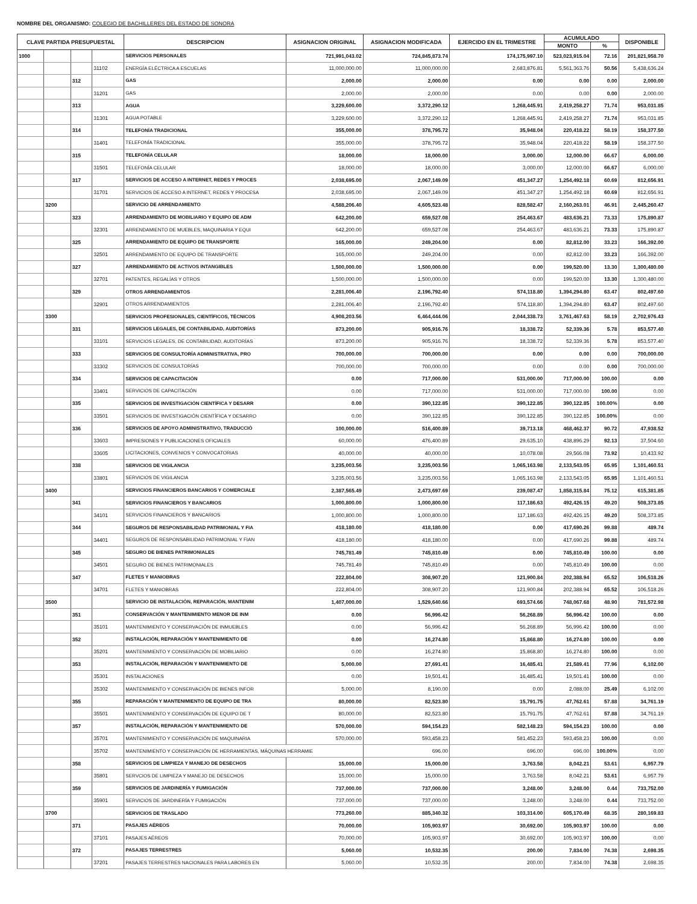NOMBRE DEL ORGANISMO: COLEGIO DE BACHILLERES DEL ESTADO DE SONORA
| CLAVE PARTIDA PRESUPUESTAL | | | | DESCRIPCION | ASIGNACION ORIGINAL | ASIGNACION MODIFICADA | EJERCIDO EN EL TRIMESTRE | ACUMULADO | | DISPONIBLE |
| --- | --- | --- | --- | --- | --- | --- | --- | --- | --- | --- |
| | | | | | | | | MONTO | % | |
| 1000 | | | | SERVICIOS PERSONALES | 721,991,043.02 | 724,845,873.74 | 174,175,997.10 | 523,023,915.04 | 72.16 | 201,821,958.70 |
| | | | 31102 | ENERGÍA ELÉCTRICA A ESCUELAS | 11,000,000.00 | 11,000,000.00 | 2,683,876.81 | 5,561,363.76 | 50.56 | 5,438,636.24 |
| | | 312 | | GAS | 2,000.00 | 2,000.00 | 0.00 | 0.00 | 0.00 | 2,000.00 |
| | | | 31201 | GAS | 2,000.00 | 2,000.00 | 0.00 | 0.00 | 0.00 | 2,000.00 |
| | | 313 | | AGUA | 3,229,600.00 | 3,372,290.12 | 1,268,445.91 | 2,419,258.27 | 71.74 | 953,031.85 |
| | | | 31301 | AGUA POTABLE | 3,229,600.00 | 3,372,290.12 | 1,268,445.91 | 2,419,258.27 | 71.74 | 953,031.85 |
| | | 314 | | TELEFONÍA TRADICIONAL | 355,000.00 | 378,795.72 | 35,948.04 | 220,418.22 | 58.19 | 158,377.50 |
| | | | 31401 | TELEFONÍA TRADICIONAL | 355,000.00 | 378,795.72 | 35,948.04 | 220,418.22 | 58.19 | 158,377.50 |
| | | 315 | | TELEFONÍA CELULAR | 18,000.00 | 18,000.00 | 3,000.00 | 12,000.00 | 66.67 | 6,000.00 |
| | | | 31501 | TELEFONÍA CELULAR | 18,000.00 | 18,000.00 | 3,000.00 | 12,000.00 | 66.67 | 6,000.00 |
| | | 317 | | SERVICIOS DE ACCESO A INTERNET, REDES Y PROCES | 2,038,695.00 | 2,067,149.09 | 451,347.27 | 1,254,492.18 | 60.69 | 812,656.91 |
| | | | 31701 | SERVICIOS DE ACCESO A INTERNET, REDES Y PROCESA | 2,038,695.00 | 2,067,149.09 | 451,347.27 | 1,254,492.18 | 60.69 | 812,656.91 |
| | 3200 | | | SERVICIO DE ARRENDAMIENTO | 4,588,206.40 | 4,605,523.48 | 828,582.47 | 2,160,263.01 | 46.91 | 2,445,260.47 |
| | | 323 | | ARRENDAMIENTO DE MOBILIARIO Y EQUIPO DE ADM | 642,200.00 | 659,527.08 | 254,463.67 | 483,636.21 | 73.33 | 175,890.87 |
| | | | 32301 | ARRENDAMIENTO DE MUEBLES, MAQUINARIA Y EQUI | 642,200.00 | 659,527.08 | 254,463.67 | 483,636.21 | 73.33 | 175,890.87 |
| | | 325 | | ARRENDAMIENTO DE EQUIPO DE TRANSPORTE | 165,000.00 | 249,204.00 | 0.00 | 82,812.00 | 33.23 | 166,392.00 |
| | | | 32501 | ARRENDAMIENTO DE EQUIPO DE TRANSPORTE | 165,000.00 | 249,204.00 | 0.00 | 82,812.00 | 33.23 | 166,392.00 |
| | | 327 | | ARRENDAMIENTO DE ACTIVOS INTANGIBLES | 1,500,000.00 | 1,500,000.00 | 0.00 | 199,520.00 | 13.30 | 1,300,480.00 |
| | | | 32701 | PATENTES, REGALÍAS Y OTROS | 1,500,000.00 | 1,500,000.00 | 0.00 | 199,520.00 | 13.30 | 1,300,480.00 |
| | | 329 | | OTROS ARRENDAMIENTOS | 2,281,006.40 | 2,196,792.40 | 574,118.80 | 1,394,294.80 | 63.47 | 802,497.60 |
| | | | 32901 | OTROS ARRENDAMIENTOS | 2,281,006.40 | 2,196,792.40 | 574,118.80 | 1,394,294.80 | 63.47 | 802,497.60 |
| | 3300 | | | SERVICIOS PROFESIONALES, CIENTÍFICOS, TÉCNICOS | 4,908,203.56 | 6,464,444.06 | 2,044,338.73 | 3,761,467.63 | 58.19 | 2,702,976.43 |
| | | 331 | | SERVICIOS LEGALES, DE CONTABILIDAD, AUDITORÍAS | 873,200.00 | 905,916.76 | 18,338.72 | 52,339.36 | 5.78 | 853,577.40 |
| | | | 33101 | SERVICIOS LEGALES, DE CONTABILIDAD, AUDITORÍAS | 873,200.00 | 905,916.76 | 18,338.72 | 52,339.36 | 5.78 | 853,577.40 |
| | | 333 | | SERVICIOS DE CONSULTORÍA ADMINISTRATIVA, PRO | 700,000.00 | 700,000.00 | 0.00 | 0.00 | 0.00 | 700,000.00 |
| | | | 33302 | SERVICIOS DE CONSULTORÍAS | 700,000.00 | 700,000.00 | 0.00 | 0.00 | 0.00 | 700,000.00 |
| | | 334 | | SERVICIOS DE CAPACITACIÓN | 0.00 | 717,000.00 | 531,000.00 | 717,000.00 | 100.00 | 0.00 |
| | | | 33401 | SERVICIOS DE CAPACITACIÓN | 0.00 | 717,000.00 | 531,000.00 | 717,000.00 | 100.00 | 0.00 |
| | | 335 | | SERVICIOS DE INVESTIGACIÓN CIENTÍFICA Y DESARR | 0.00 | 390,122.85 | 390,122.85 | 390,122.85 | 100.00% | 0.00 |
| | | | 33501 | SERVICIOS DE INVESTIGACIÓN CIENTÍFICA Y DESARRO | 0.00 | 390,122.85 | 390,122.85 | 390,122.85 | 100.00% | 0.00 |
| | | 336 | | SERVICIOS DE APOYO ADMINISTRATIVO, TRADUCCIÓ | 100,000.00 | 516,400.89 | 39,713.18 | 468,462.37 | 90.72 | 47,938.52 |
| | | | 33603 | IMPRESIONES Y PUBLICACIONES OFICIALES | 60,000.00 | 476,400.89 | 29,635.10 | 438,896.29 | 92.13 | 37,504.60 |
| | | | 33605 | LICITACIONES, CONVENIOS Y CONVOCATORIAS | 40,000.00 | 40,000.00 | 10,078.08 | 29,566.08 | 73.92 | 10,433.92 |
| | | 338 | | SERVICIOS DE VIGILANCIA | 3,235,003.56 | 3,235,003.56 | 1,065,163.98 | 2,133,543.05 | 65.95 | 1,101,460.51 |
| | | | 33801 | SERVICIOS DE VIGILANCIA | 3,235,003.56 | 3,235,003.56 | 1,065,163.98 | 2,133,543.05 | 65.95 | 1,101,460.51 |
| | 3400 | | | SERVICIOS FINANCIEROS BANCARIOS Y COMERCIALE | 2,387,565.49 | 2,473,697.69 | 239,087.47 | 1,858,315.84 | 75.12 | 615,381.85 |
| | | 341 | | SERVICIOS FINANCIEROS Y BANCARIOS | 1,000,800.00 | 1,000,800.00 | 117,186.63 | 492,426.15 | 49.20 | 508,373.85 |
| | | | 34101 | SERVICIOS FINANCIEROS Y BANCARIOS | 1,000,800.00 | 1,000,800.00 | 117,186.63 | 492,426.15 | 49.20 | 508,373.85 |
| | | 344 | | SEGUROS DE RESPONSABILIDAD PATRIMONIAL Y FIA | 418,180.00 | 418,180.00 | 0.00 | 417,690.26 | 99.88 | 489.74 |
| | | | 34401 | SEGUROS DE RESPONSABILIDAD PATRIMONIAL Y FIAN | 418,180.00 | 418,180.00 | 0.00 | 417,690.26 | 99.88 | 489.74 |
| | | 345 | | SEGURO DE BIENES PATRIMONIALES | 745,781.49 | 745,810.49 | 0.00 | 745,810.49 | 100.00 | 0.00 |
| | | | 34501 | SEGURO DE BIENES PATRIMONIALES | 745,781.49 | 745,810.49 | 0.00 | 745,810.49 | 100.00 | 0.00 |
| | | 347 | | FLETES Y MANIOBRAS | 222,804.00 | 308,907.20 | 121,900.84 | 202,388.94 | 65.52 | 106,518.26 |
| | | | 34701 | FLETES Y MANIOBRAS | 222,804.00 | 308,907.20 | 121,900.84 | 202,388.94 | 65.52 | 106,518.26 |
| | 3500 | | | SERVICIO DE INSTALACIÓN, REPARACIÓN, MANTENIM | 1,407,000.00 | 1,529,640.66 | 693,574.66 | 748,067.68 | 48.90 | 781,572.98 |
| | | 351 | | CONSERVACIÓN Y MANTENIMIENTO MENOR DE INM | 0.00 | 56,996.42 | 56,268.89 | 56,996.42 | 100.00 | 0.00 |
| | | | 35101 | MANTENIMIENTO Y CONSERVACIÓN DE INMUEBLES | 0.00 | 56,996.42 | 56,268.89 | 56,996.42 | 100.00 | 0.00 |
| | | 352 | | INSTALACIÓN, REPARACIÓN Y MANTENIMIENTO DE | 0.00 | 16,274.80 | 15,868.80 | 16,274.80 | 100.00 | 0.00 |
| | | | 35201 | MANTENIMIENTO Y CONSERVACIÓN DE MOBILIARIO | 0.00 | 16,274.80 | 15,868.80 | 16,274.80 | 100.00 | 0.00 |
| | | 353 | | INSTALACIÓN, REPARACIÓN Y MANTENIMIENTO DE | 5,000.00 | 27,691.41 | 16,485.41 | 21,589.41 | 77.96 | 6,102.00 |
| | | | 35301 | INSTALACIONES | 0.00 | 19,501.41 | 16,485.41 | 19,501.41 | 100.00 | 0.00 |
| | | | 35302 | MANTENIMIENTO Y CONSERVACIÓN DE BIENES INFOR | 5,000.00 | 8,190.00 | 0.00 | 2,088.00 | 25.49 | 6,102.00 |
| | | 355 | | REPARACIÓN Y MANTENIMIENTO DE EQUIPO DE TRA | 80,000.00 | 82,523.80 | 15,791.75 | 47,762.61 | 57.88 | 34,761.19 |
| | | | 35501 | MANTENIMIENTO Y CONSERVACIÓN DE EQUIPO DE T | 80,000.00 | 82,523.80 | 15,791.75 | 47,762.61 | 57.88 | 34,761.19 |
| | | 357 | | INSTALACIÓN, REPARACIÓN Y MANTENIMIENTO DE | 570,000.00 | 594,154.23 | 582,148.23 | 594,154.23 | 100.00 | 0.00 |
| | | | 35701 | MANTENIMIENTO Y CONSERVACIÓN DE MAQUINARIA | 570,000.00 | 593,458.23 | 581,452.23 | 593,458.23 | 100.00 | 0.00 |
| | | | 35702 | MANTENIMIENTO Y CONSERVACIÓN DE HERRAMIENTAS, MÁQUINAS HERRAMIE | | 696.00 | 696.00 | 696.00 | 100.00% | 0.00 |
| | | 358 | | SERVICIOS DE LIMPIEZA Y MANEJO DE DESECHOS | 15,000.00 | 15,000.00 | 3,763.58 | 8,042.21 | 53.61 | 6,957.79 |
| | | | 35801 | SERVCIOS DE LIMPIEZA Y MANEJO DE DESECHOS | 15,000.00 | 15,000.00 | 3,763.58 | 8,042.21 | 53.61 | 6,957.79 |
| | | 359 | | SERVICIOS DE JARDINERÍA Y FUMIGACIÓN | 737,000.00 | 737,000.00 | 3,248.00 | 3,248.00 | 0.44 | 733,752.00 |
| | | | 35901 | SERVICIOS DE JARDINERÍA Y FUMIGACIÓN | 737,000.00 | 737,000.00 | 3,248.00 | 3,248.00 | 0.44 | 733,752.00 |
| | 3700 | | | SERVICIOS DE TRASLADO | 773,260.00 | 885,340.32 | 103,314.00 | 605,170.49 | 68.35 | 280,169.83 |
| | | 371 | | PASAJES AÉREOS | 70,000.00 | 105,903.97 | 30,692.00 | 105,903.97 | 100.00 | 0.00 |
| | | | 37101 | PASAJES AÉREOS | 70,000.00 | 105,903.97 | 30,692.00 | 105,903.97 | 100.00 | 0.00 |
| | | 372 | | PASAJES TERRESTRES | 5,060.00 | 10,532.35 | 200.00 | 7,834.00 | 74.38 | 2,698.35 |
| | | | 37201 | PASAJES TERRESTRES NACIONALES PARA LABORES EN | 5,060.00 | 10,532.35 | 200.00 | 7,834.00 | 74.38 | 2,698.35 |